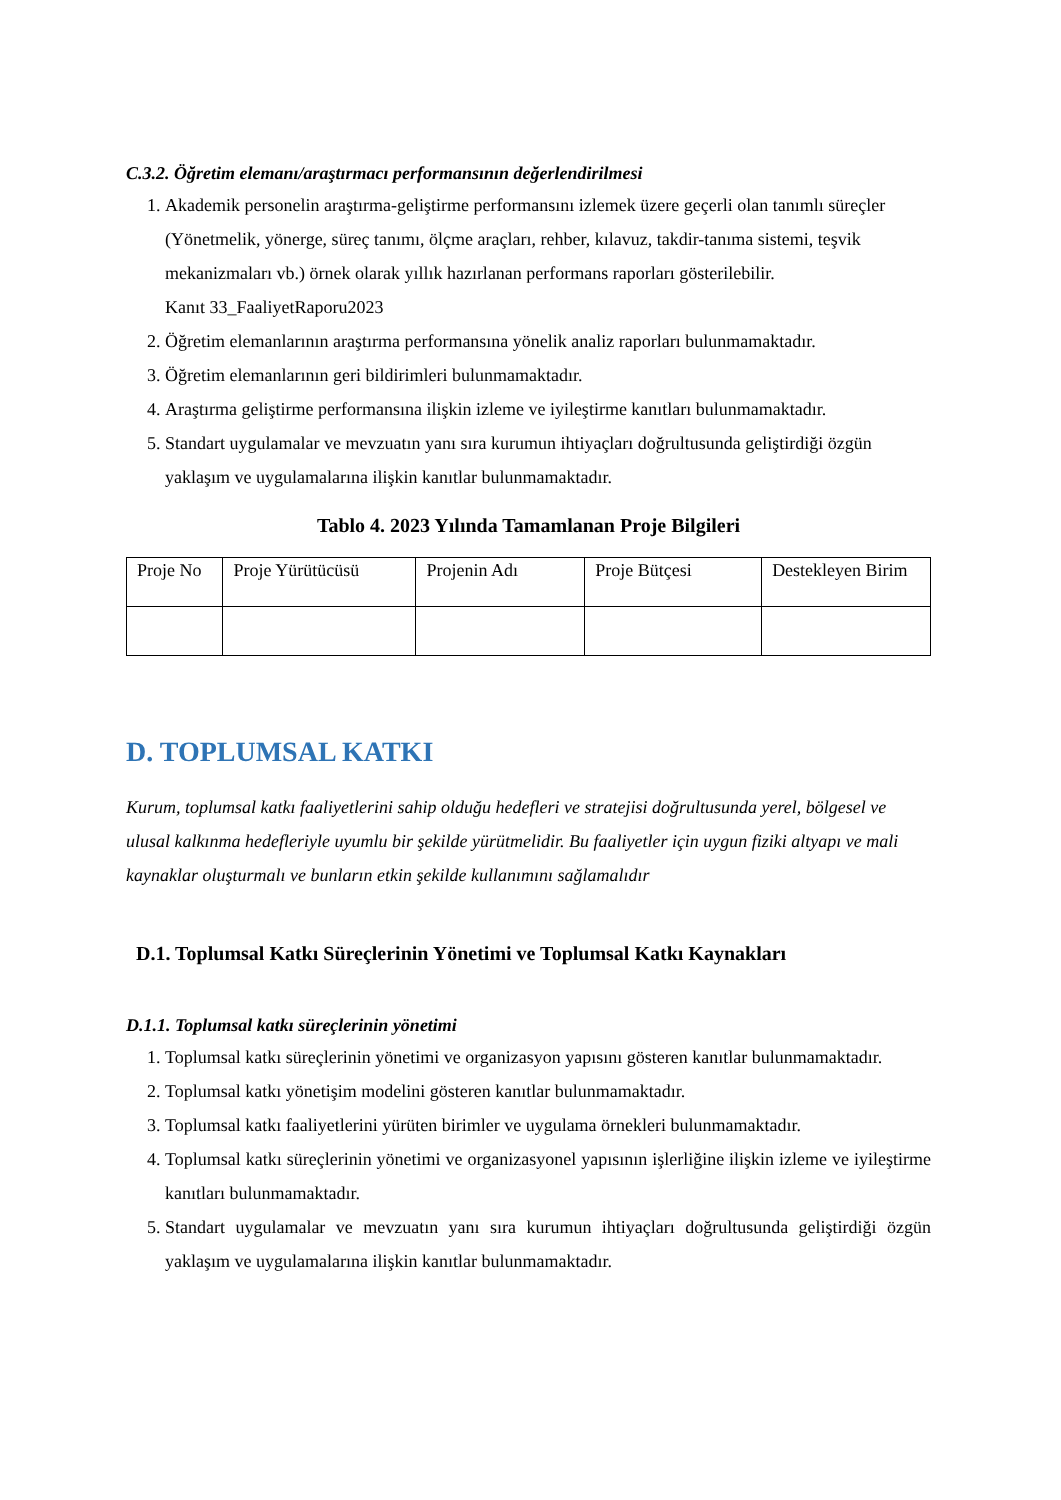C.3.2. Öğretim elemanı/araştırmacı performansının değerlendirilmesi
1. Akademik personelin araştırma-geliştirme performansını izlemek üzere geçerli olan tanımlı süreçler (Yönetmelik, yönerge, süreç tanımı, ölçme araçları, rehber, kılavuz, takdir-tanıma sistemi, teşvik mekanizmaları vb.) örnek olarak yıllık hazırlanan performans raporları gösterilebilir.
Kanıt 33_FaaliyetRaporu2023
2. Öğretim elemanlarının araştırma performansına yönelik analiz raporları bulunmamaktadır.
3. Öğretim elemanlarının geri bildirimleri bulunmamaktadır.
4. Araştırma geliştirme performansına ilişkin izleme ve iyileştirme kanıtları bulunmamaktadır.
5. Standart uygulamalar ve mevzuatın yanı sıra kurumun ihtiyaçları doğrultusunda geliştirdiği özgün yaklaşım ve uygulamalarına ilişkin kanıtlar bulunmamaktadır.
Tablo 4. 2023 Yılında Tamamlanan Proje Bilgileri
| Proje No | Proje Yürütücüsü | Projenin Adı | Proje Bütçesi | Destekleyen Birim |
| --- | --- | --- | --- | --- |
D. TOPLUMSAL KATKI
Kurum, toplumsal katkı faaliyetlerini sahip olduğu hedefleri ve stratejisi doğrultusunda yerel, bölgesel ve ulusal kalkınma hedefleriyle uyumlu bir şekilde yürütmelidir. Bu faaliyetler için uygun fiziki altyapı ve mali kaynaklar oluşturmalı ve bunların etkin şekilde kullanımını sağlamalıdır
D.1. Toplumsal Katkı Süreçlerinin Yönetimi ve Toplumsal Katkı Kaynakları
D.1.1. Toplumsal katkı süreçlerinin yönetimi
1. Toplumsal katkı süreçlerinin yönetimi ve organizasyon yapısını gösteren kanıtlar bulunmamaktadır.
2. Toplumsal katkı yönetişim modelini gösteren kanıtlar bulunmamaktadır.
3. Toplumsal katkı faaliyetlerini yürüten birimler ve uygulama örnekleri bulunmamaktadır.
4. Toplumsal katkı süreçlerinin yönetimi ve organizasyonel yapısının işlerliğine ilişkin izleme ve iyileştirme kanıtları bulunmamaktadır.
5. Standart uygulamalar ve mevzuatın yanı sıra kurumun ihtiyaçları doğrultusunda geliştirdiği özgün yaklaşım ve uygulamalarına ilişkin kanıtlar bulunmamaktadır.